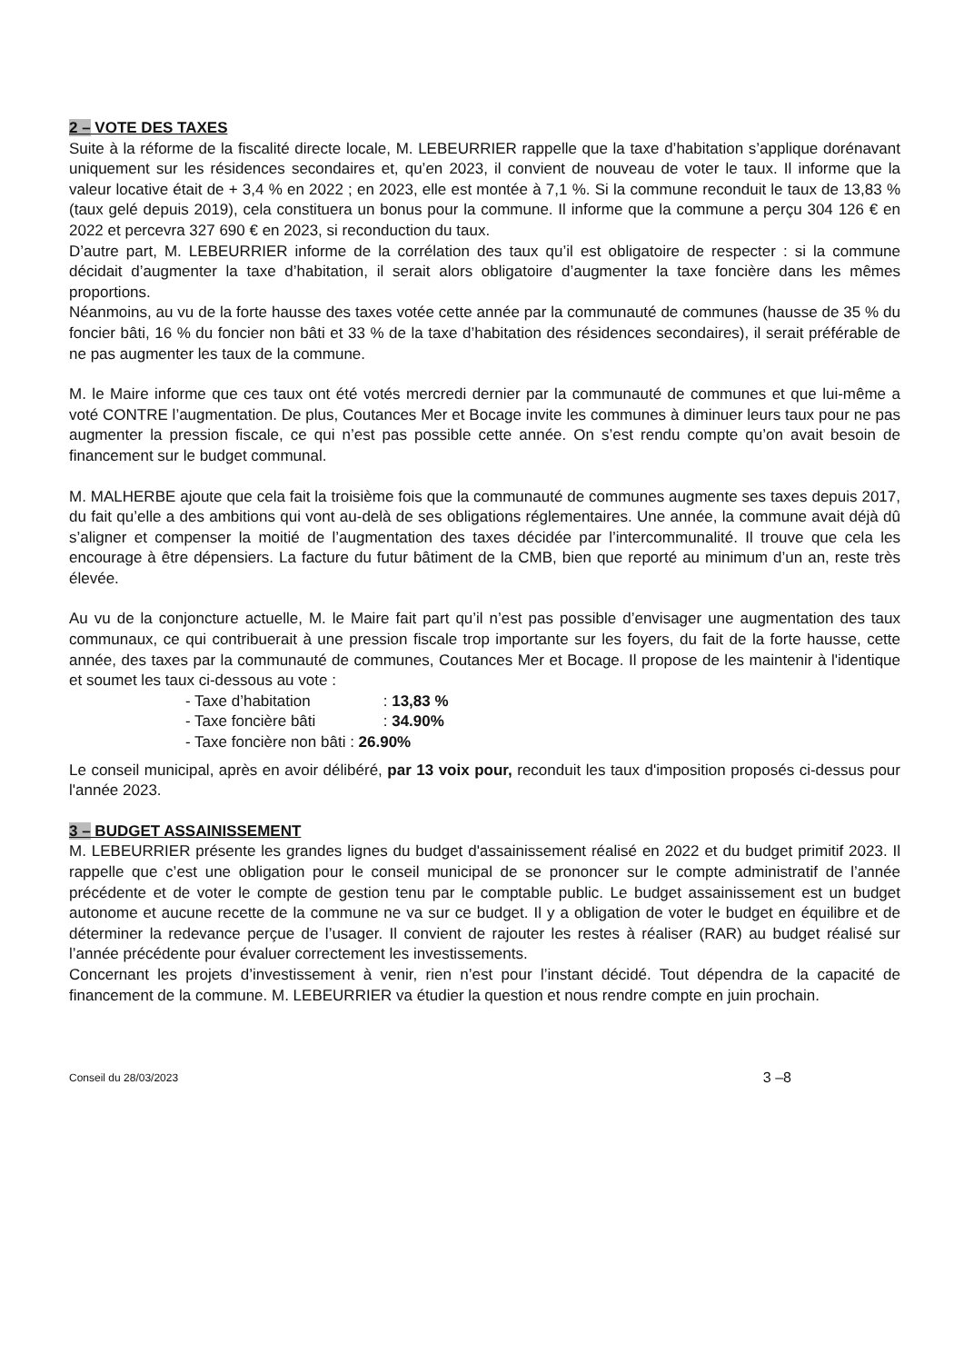2 – VOTE DES TAXES
Suite à la réforme de la fiscalité directe locale, M. LEBEURRIER rappelle que la taxe d’habitation s’applique dorénavant uniquement sur les résidences secondaires et, qu’en 2023, il convient de nouveau de voter le taux. Il informe que la valeur locative était de + 3,4 % en 2022 ; en 2023, elle est montée à 7,1 %. Si la commune reconduit le taux de 13,83 % (taux gelé depuis 2019), cela constituera un bonus pour la commune. Il informe que la commune a perçu 304 126 € en 2022 et percevra 327 690 € en 2023, si reconduction du taux.
D’autre part, M. LEBEURRIER informe de la corrélation des taux qu’il est obligatoire de respecter : si la commune décidait d’augmenter la taxe d’habitation, il serait alors obligatoire d’augmenter la taxe foncière dans les mêmes proportions.
Néanmoins, au vu de la forte hausse des taxes votée cette année par la communauté de communes (hausse de 35 % du foncier bâti, 16 % du foncier non bâti et 33 % de la taxe d’habitation des résidences secondaires), il serait préférable de ne pas augmenter les taux de la commune.
M. le Maire informe que ces taux ont été votés mercredi dernier par la communauté de communes et que lui-même a voté CONTRE l’augmentation. De plus, Coutances Mer et Bocage invite les communes à diminuer leurs taux pour ne pas augmenter la pression fiscale, ce qui n’est pas possible cette année. On s’est rendu compte qu’on avait besoin de financement sur le budget communal.
M. MALHERBE ajoute que cela fait la troisième fois que la communauté de communes augmente ses taxes depuis 2017, du fait qu’elle a des ambitions qui vont au-delà de ses obligations réglementaires. Une année, la commune avait déjà dû s’aligner et compenser la moitié de l’augmentation des taxes décidée par l’intercommunalité. Il trouve que cela les encourage à être dépensiers. La facture du futur bâtiment de la CMB, bien que reporté au minimum d’un an, reste très élevée.
Au vu de la conjoncture actuelle, M. le Maire fait part qu’il n’est pas possible d’envisager une augmentation des taux communaux, ce qui contribuerait à une pression fiscale trop importante sur les foyers, du fait de la forte hausse, cette année, des taxes par la communauté de communes, Coutances Mer et Bocage. Il propose de les maintenir à l'identique et soumet les taux ci-dessous au vote :
- Taxe d’habitation : 13,83 %
- Taxe foncière bâti : 34.90%
- Taxe foncière non bâti : 26.90%
Le conseil municipal, après en avoir délibéré, par 13 voix pour, reconduit les taux d'imposition proposés ci-dessus pour l'année 2023.
3 – BUDGET ASSAINISSEMENT
M. LEBEURRIER présente les grandes lignes du budget d'assainissement réalisé en 2022 et du budget primitif 2023. Il rappelle que c’est une obligation pour le conseil municipal de se prononcer sur le compte administratif de l’année précédente et de voter le compte de gestion tenu par le comptable public. Le budget assainissement est un budget autonome et aucune recette de la commune ne va sur ce budget. Il y a obligation de voter le budget en équilibre et de déterminer la redevance perçue de l’usager. Il convient de rajouter les restes à réaliser (RAR) au budget réalisé sur l’année précédente pour évaluer correctement les investissements.
Concernant les projets d’investissement à venir, rien n’est pour l’instant décidé. Tout dépendra de la capacité de financement de la commune. M. LEBEURRIER va étudier la question et nous rendre compte en juin prochain.
Conseil du 28/03/2023 3 –8